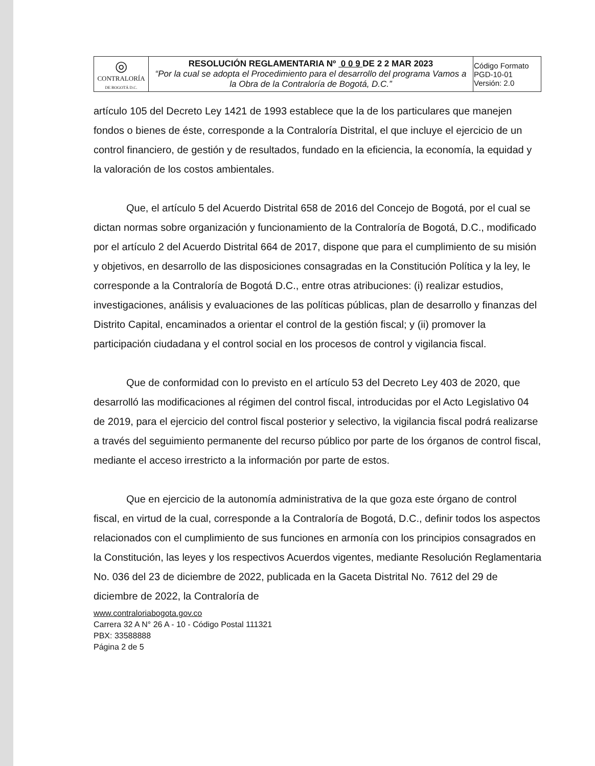| ◎ CONTRALORÍA DE BOGOTÁ D.C. | RESOLUCIÓN REGLAMENTARIA Nº 0 0 9 DE 2 2 MAR 2023 “Por la cual se adopta el Procedimiento para el desarrollo del programa Vamos a la Obra de la Contraloría de Bogotá, D.C.” | Código Formato PGD-10-01 Versión: 2.0 |
artículo 105 del Decreto Ley 1421 de 1993 establece que la de los particulares que manejen fondos o bienes de éste, corresponde a la Contraloría Distrital, el que incluye el ejercicio de un control financiero, de gestión y de resultados, fundado en la eficiencia, la economía, la equidad y la valoración de los costos ambientales.
Que, el artículo 5 del Acuerdo Distrital 658 de 2016 del Concejo de Bogotá, por el cual se dictan normas sobre organización y funcionamiento de la Contraloría de Bogotá, D.C., modificado por el artículo 2 del Acuerdo Distrital 664 de 2017, dispone que para el cumplimiento de su misión y objetivos, en desarrollo de las disposiciones consagradas en la Constitución Política y la ley, le corresponde a la Contraloría de Bogotá D.C., entre otras atribuciones: (i) realizar estudios, investigaciones, análisis y evaluaciones de las políticas públicas, plan de desarrollo y finanzas del Distrito Capital, encaminados a orientar el control de la gestión fiscal; y (ii) promover la participación ciudadana y el control social en los procesos de control y vigilancia fiscal.
Que de conformidad con lo previsto en el artículo 53 del Decreto Ley 403 de 2020, que desarrolló las modificaciones al régimen del control fiscal, introducidas por el Acto Legislativo 04 de 2019, para el ejercicio del control fiscal posterior y selectivo, la vigilancia fiscal podrá realizarse a través del seguimiento permanente del recurso público por parte de los órganos de control fiscal, mediante el acceso irrestricto a la información por parte de estos.
Que en ejercicio de la autonomía administrativa de la que goza este órgano de control fiscal, en virtud de la cual, corresponde a la Contraloría de Bogotá, D.C., definir todos los aspectos relacionados con el cumplimiento de sus funciones en armonía con los principios consagrados en la Constitución, las leyes y los respectivos Acuerdos vigentes, mediante Resolución Reglamentaria No. 036 del 23 de diciembre de 2022, publicada en la Gaceta Distrital No. 7612 del 29 de diciembre de 2022, la Contraloría de
www.contraloriabogota.gov.co
Carrera 32 A N° 26 A - 10 - Código Postal 111321
PBX: 33588888
Página 2 de 5